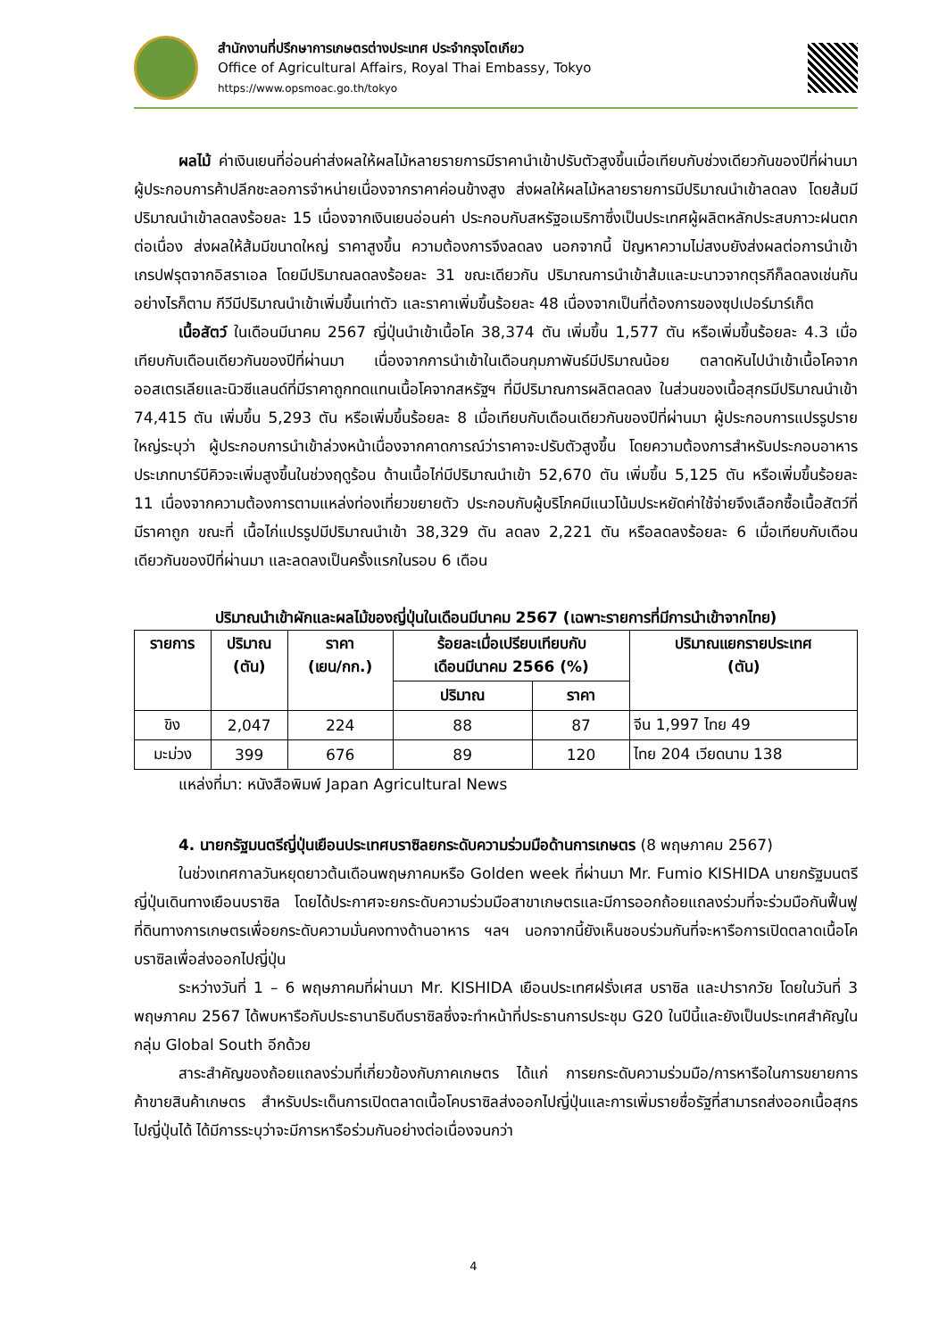สำนักงานที่ปรึกษาการเกษตรต่างประเทศ ประจำกรุงโตเกียว
Office of Agricultural Affairs, Royal Thai Embassy, Tokyo
https://www.opsmoac.go.th/tokyo
ผลไม้ ค่าเงินเยนที่อ่อนค่าส่งผลให้ผลไม้หลายรายการมีราคานำเข้าปรับตัวสูงขึ้นเมื่อเทียบกับช่วงเดียวกันของปีที่ผ่านมา ผู้ประกอบการค้าปลีกชะลอการจำหน่ายเนื่องจากราคาค่อนข้างสูง ส่งผลให้ผลไม้หลายรายการมีปริมาณนำเข้าลดลง โดยส้มมีปริมาณนำเข้าลดลงร้อยละ 15 เนื่องจากเงินเยนอ่อนค่า ประกอบกับสหรัฐอเมริกาซึ่งเป็นประเทศผู้ผลิตหลักประสบภาวะฝนตกต่อเนื่อง ส่งผลให้ส้มมีขนาดใหญ่ ราคาสูงขึ้น ความต้องการจึงลดลง นอกจากนี้ ปัญหาความไม่สงบยังส่งผลต่อการนำเข้าเกรปฟรุตจากอิสราเอล โดยมีปริมาณลดลงร้อยละ 31 ขณะเดียวกัน ปริมาณการนำเข้าส้มและมะนาวจากตุรกีก็ลดลงเช่นกัน อย่างไรก็ตาม กีวีมีปริมาณนำเข้าเพิ่มขึ้นเท่าตัว และราคาเพิ่มขึ้นร้อยละ 48 เนื่องจากเป็นที่ต้องการของซุปเปอร์มาร์เก็ต
เนื้อสัตว์ ในเดือนมีนาคม 2567 ญี่ปุ่นนำเข้าเนื้อโค 38,374 ตัน เพิ่มขึ้น 1,577 ตัน หรือเพิ่มขึ้นร้อยละ 4.3 เมื่อเทียบกับเดือนเดียวกันของปีที่ผ่านมา เนื่องจากการนำเข้าในเดือนกุมภาพันธ์มีปริมาณน้อย ตลาดหันไปนำเข้าเนื้อโคจากออสเตรเลียและนิวซีแลนด์ที่มีราคาถูกทดแทนเนื้อโคจากสหรัฐฯ ที่มีปริมาณการผลิตลดลง ในส่วนของเนื้อสุกรมีปริมาณนำเข้า 74,415 ตัน เพิ่มขึ้น 5,293 ตัน หรือเพิ่มขึ้นร้อยละ 8 เมื่อเทียบกับเดือนเดียวกันของปีที่ผ่านมา ผู้ประกอบการแปรรูปรายใหญ่ระบุว่า ผู้ประกอบการนำเข้าล่วงหน้าเนื่องจากคาดการณ์ว่าราคาจะปรับตัวสูงขึ้น โดยความต้องการสำหรับประกอบอาหารประเภทบาร์บีคิวจะเพิ่มสูงขึ้นในช่วงฤดูร้อน ด้านเนื้อไก่มีปริมาณนำเข้า 52,670 ตัน เพิ่มขึ้น 5,125 ตัน หรือเพิ่มขึ้นร้อยละ 11 เนื่องจากความต้องการตามแหล่งท่องเที่ยวขยายตัว ประกอบกับผู้บริโภคมีแนวโน้มประหยัดค่าใช้จ่ายจึงเลือกซื้อเนื้อสัตว์ที่มีราคาถูก ขณะที่ เนื้อไก่แปรรูปมีปริมาณนำเข้า 38,329 ตัน ลดลง 2,221 ตัน หรือลดลงร้อยละ 6 เมื่อเทียบกับเดือนเดียวกันของปีที่ผ่านมา และลดลงเป็นครั้งแรกในรอบ 6 เดือน
ปริมาณนำเข้าผักและผลไม้ของญี่ปุ่นในเดือนมีนาคม 2567 (เฉพาะรายการที่มีการนำเข้าจากไทย)
| รายการ | ปริมาณ (ตัน) | ราคา (เยน/กก.) | ร้อยละเมื่อเปรียบเทียบกับ เดือนมีนาคม 2566 (%) | | ปริมาณแยกรายประเทศ (ตัน) |
| --- | --- | --- | --- | --- | --- |
| | | | ปริมาณ | ราคา | |
| ขิง | 2,047 | 224 | 88 | 87 | จีน 1,997 ไทย 49 |
| มะม่วง | 399 | 676 | 89 | 120 | ไทย 204 เวียดนาม 138 |
แหล่งที่มา: หนังสือพิมพ์ Japan Agricultural News
4. นายกรัฐมนตรีญี่ปุ่นเยือนประเทศบราซิลยกระดับความร่วมมือด้านการเกษตร (8 พฤษภาคม 2567)
ในช่วงเทศกาลวันหยุดยาวต้นเดือนพฤษภาคมหรือ Golden week ที่ผ่านมา Mr. Fumio KISHIDA นายกรัฐมนตรีญี่ปุ่นเดินทางเยือนบราซิล โดยได้ประกาศจะยกระดับความร่วมมือสาขาเกษตรและมีการออกถ้อยแถลงร่วมที่จะร่วมมือกันฟื้นฟูที่ดินทางการเกษตรเพื่อยกระดับความมั่นคงทางด้านอาหาร ฯลฯ นอกจากนี้ยังเห็นชอบร่วมกันที่จะหารือการเปิดตลาดเนื้อโคบราซิลเพื่อส่งออกไปญี่ปุ่น
ระหว่างวันที่ 1 – 6 พฤษภาคมที่ผ่านมา Mr. KISHIDA เยือนประเทศฝรั่งเศส บราซิล และปารากวัย โดยในวันที่ 3 พฤษภาคม 2567 ได้พบหารือกับประธานาธิบดีบราซิลซึ่งจะทำหน้าที่ประธานการประชุม G20 ในปีนี้และยังเป็นประเทศสำคัญในกลุ่ม Global South อีกด้วย
สาระสำคัญของถ้อยแถลงร่วมที่เกี่ยวข้องกับภาคเกษตร ได้แก่ การยกระดับความร่วมมือ/การหารือในการขยายการค้าขายสินค้าเกษตร สำหรับประเด็นการเปิดตลาดเนื้อโคบราซิลส่งออกไปญี่ปุ่นและการเพิ่มรายชื่อรัฐที่สามารถส่งออกเนื้อสุกรไปญี่ปุ่นได้ ได้มีการระบุว่าจะมีการหารือร่วมกันอย่างต่อเนื่องจนกว่า
4